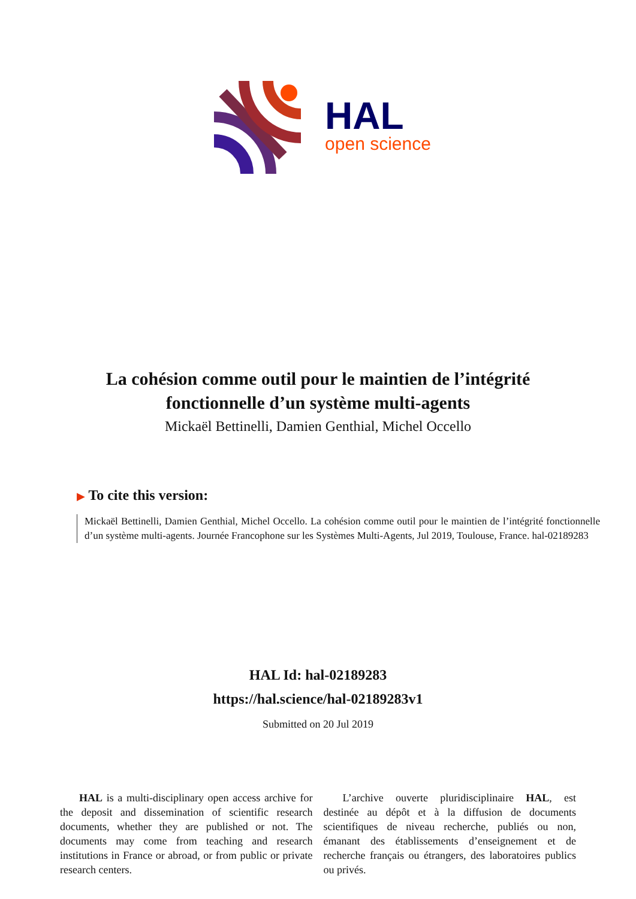HAL
open science
La cohésion comme outil pour le maintien de l’intégrité fonctionnelle d’un système multi-agents
Mickaël Bettinelli, Damien Genthial, Michel Occello
▶ To cite this version:
Mickaël Bettinelli, Damien Genthial, Michel Occello. La cohésion comme outil pour le maintien de l’intégrité fonctionnelle d’un système multi-agents. Journée Francophone sur les Systèmes Multi-Agents, Jul 2019, Toulouse, France. hal-02189283
HAL Id: hal-02189283
https://hal.science/hal-02189283v1
Submitted on 20 Jul 2019
HAL is a multi-disciplinary open access archive for the deposit and dissemination of scientific research documents, whether they are published or not. The documents may come from teaching and research institutions in France or abroad, or from public or private research centers.
L’archive ouverte pluridisciplinaire HAL, est destinée au dépôt et à la diffusion de documents scientifiques de niveau recherche, publiés ou non, émanant des établissements d’enseignement et de recherche français ou étrangers, des laboratoires publics ou privés.